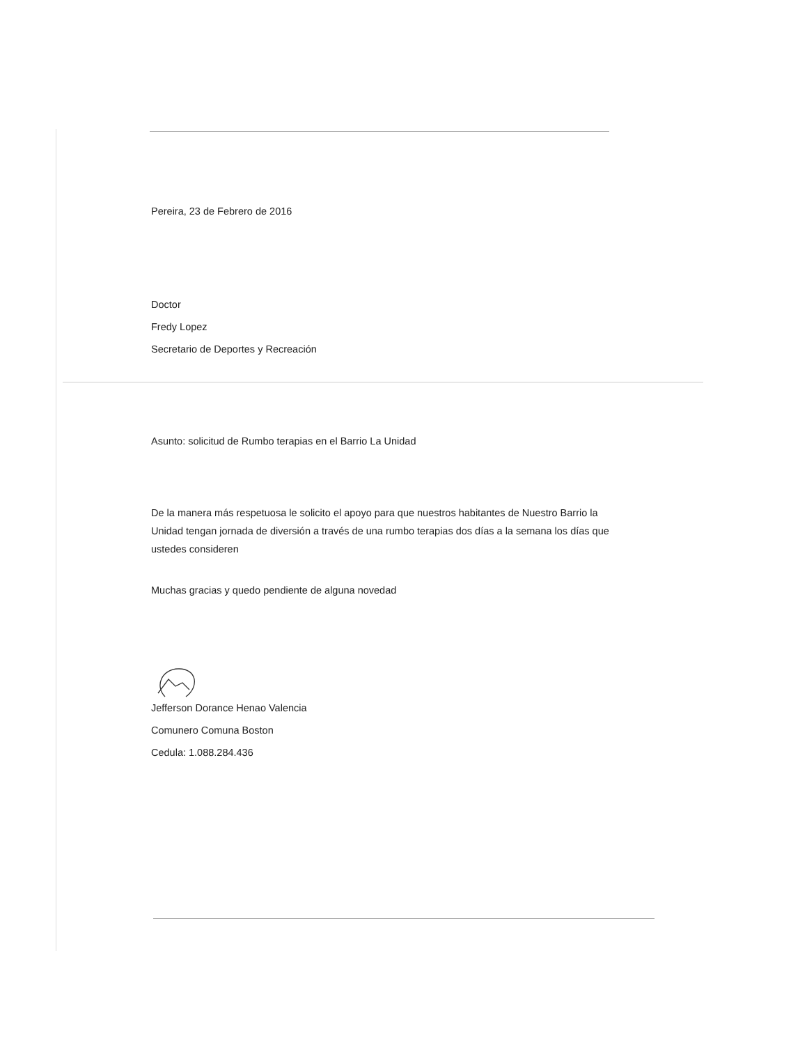Pereira, 23 de Febrero de 2016
Doctor
Fredy Lopez
Secretario de Deportes y Recreación
Asunto: solicitud de Rumbo terapias en el Barrio La Unidad
De la manera más respetuosa le solicito el apoyo para que nuestros habitantes de Nuestro Barrio la Unidad tengan jornada de diversión a través de una rumbo terapias dos días a la semana los días que ustedes consideren
Muchas gracias y quedo pendiente de alguna novedad
Jefferson Dorance Henao Valencia
Comunero Comuna Boston
Cedula: 1.088.284.436